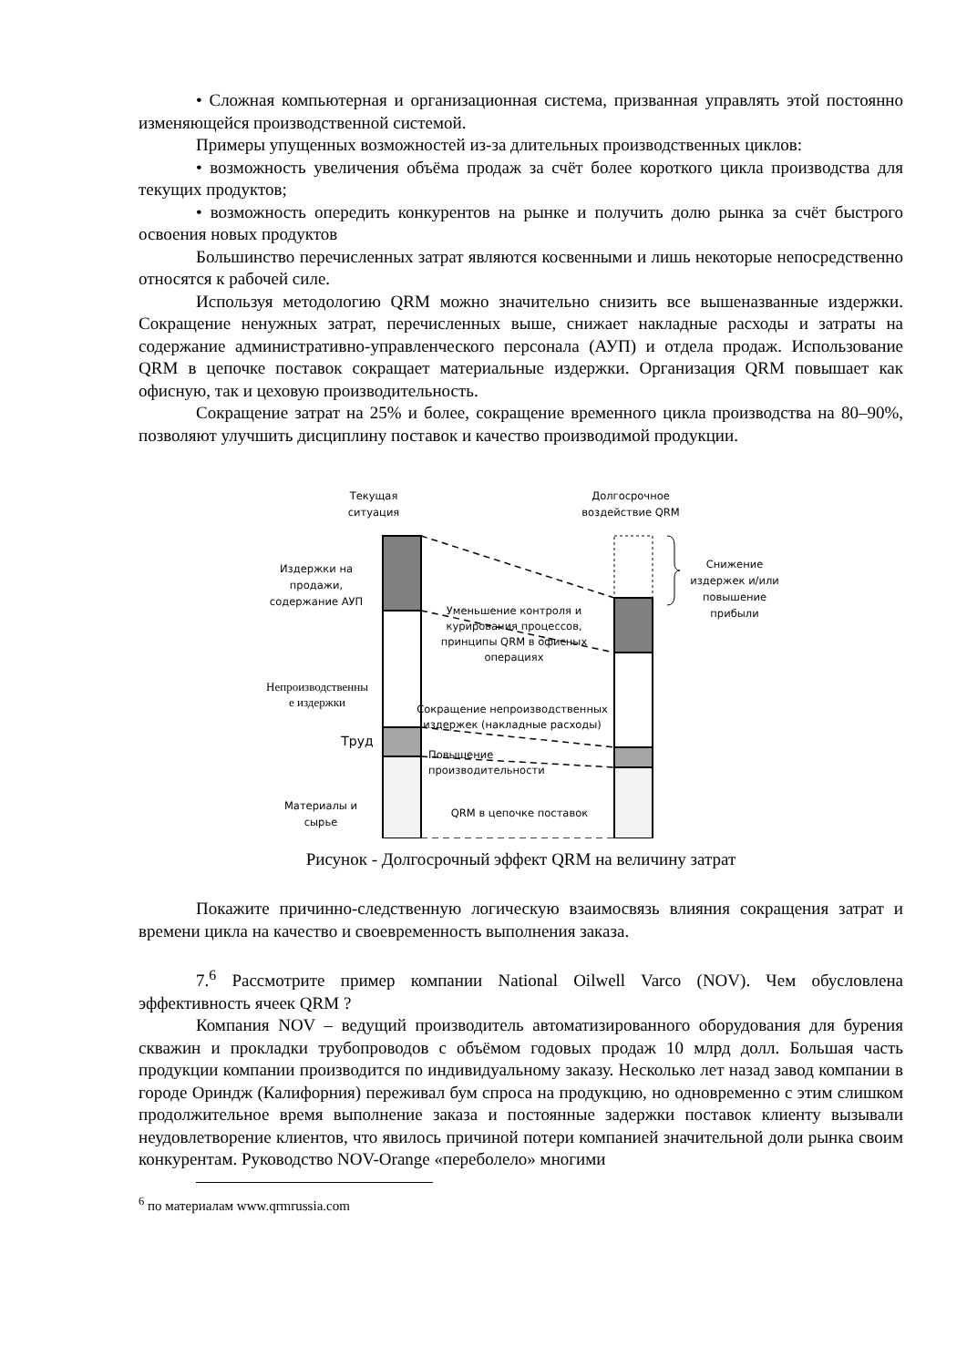• Сложная компьютерная и организационная система, призванная управлять этой постоянно изменяющейся производственной системой.
Примеры упущенных возможностей из-за длительных производственных циклов:
• возможность увеличения объёма продаж за счёт более короткого цикла производства для текущих продуктов;
• возможность опередить конкурентов на рынке и получить долю рынка за счёт быстрого освоения новых продуктов
Большинство перечисленных затрат являются косвенными и лишь некоторые непосредственно относятся к рабочей силе.
Используя методологию QRM можно значительно снизить все вышеназванные издержки. Сокращение ненужных затрат, перечисленных выше, снижает накладные расходы и затраты на содержание административно-управленческого персонала (АУП) и отдела продаж. Использование QRM в цепочке поставок сокращает материальные издержки. Организация QRM повышает как офисную, так и цеховую производительность.
Сокращение затрат на 25% и более, сокращение временного цикла производства на 80–90%, позволяют улучшить дисциплину поставок и качество производимой продукции.
Текущая
ситуация
Долгосрочное
воздействие QRM
Снижение
издержек и/или
повышение
прибыли
Издержки на
продажи,
содержание АУП
Уменьшение контроля и
курирования процессов,
принципы QRM в офисных
операциях
Непроизводственны
е издержки
Сокращение непроизводственных
издержек (накладные расходы)
Труд
Повышение
производительности
Материалы и
сырье
QRM в цепочке поставок
Рисунок - Долгосрочный эффект QRM на величину затрат
Покажите причинно-следственную логическую взаимосвязь влияния сокращения затрат и времени цикла на качество и своевременность выполнения заказа.
7.<sup>6</sup> Рассмотрите пример компании National Oilwell Varco (NOV). Чем обусловлена эффективность ячеек QRM ?
Компания NOV – ведущий производитель автоматизированного оборудования для бурения скважин и прокладки трубопроводов с объёмом годовых продаж 10 млрд долл. Большая часть продукции компании производится по индивидуальному заказу. Несколько лет назад завод компании в городе Ориндж (Калифорния) переживал бум спроса на продукцию, но одновременно с этим слишком продолжительное время выполнение заказа и постоянные задержки поставок клиенту вызывали неудовлетворение клиентов, что явилось причиной потери компанией значительной доли рынка своим конкурентам. Руководство NOV-Orange «переболело» многими
<sup>6</sup> по материалам www.qrmrussia.com